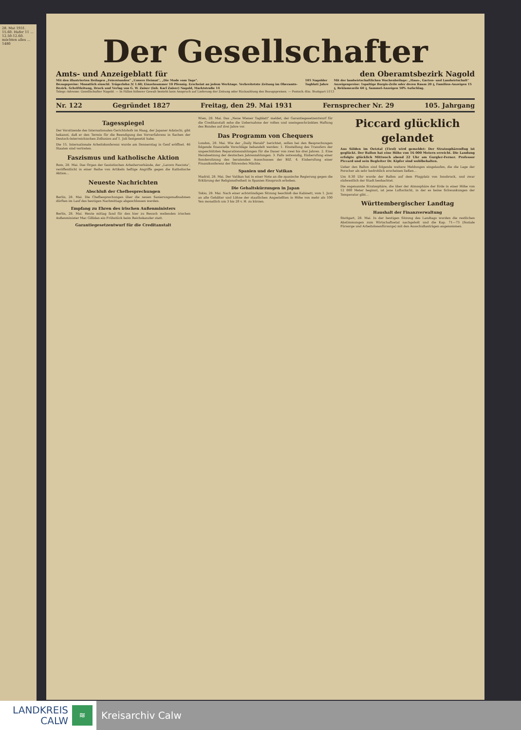28. Mai 1931.
15.60. Hafer 11 ... 12.50-12.60.
möchten alles ... 1480
Der Gesellschafter
Amts- und Anzeigeblatt für den Oberamtsbezirk Nagold
Mit den illustrierten Beilagen „Feierstunden" „Unsere Heimat", „Die Mode vom Tage".
Bezugspreise: Monatlich einschl. Trägerlohn ℳ 1.60; Einzelnummer 10 Pfennig. Erscheint an jedem Werktage. Verbreitetste Zeitung im Oberamts-Bezirk. Schriftleitung, Druck und Verlag von G. W. Zaiser (Inh. Karl Zaiser) Nagold, Marktstraße 14 105 Nagolder Tagblatt Jahre Mit der landwirtschaftlichen Wochenbeilage: „Haus-, Garten- und Landwirtschaft"
Anzeigenpreise: 1spaltige Borgis-Zeile oder deren Raum 20 ₰, Familien-Anzeigen 15 ₰, Reklamezeile 60 ₰, Sammel-Anzeigen 50% Aufschlag.
Telegr.-Adresse: Gesellschafter Nagold. — In Fällen höherer Gewalt besteht kein Anspruch auf Lieferung der Zeitung oder Rückzahlung des Bezugspreises. — Postsch.-Kto. Stuttgart 5113
Nr. 122 Gegründet 1827 Freitag, den 29. Mai 1931 Fernsprecher Nr. 29 105. Jahrgang
Tagesspiegel
Der Vorsitzende des Internationalen Gerichtshofs im Haag, der Japaner Adatschi, gibt bekannt, daß er den Termin für die Beendigung des Vorverfahrens in Sachen der Deutsch-österreichischen Zollunion auf 1. Juli festgesetzt habe.
Die 15. Internationale Arbeitskonferenz wurde am Donnerstag in Genf eröffnet. 46 Staaten sind vertreten.
Faszismus und katholische Aktion
Rom, 28. Mai. Das Organ der faszistischen Arbeiterverbände, der „Lavoro Fascista", veröffentlicht in einer Reihe von Artikeln heftige Angriffe gegen die Katholische Aktion...
Neueste Nachrichten
Abschluß der Chefbesprechungen
Berlin, 28. Mai. Die Chefbesprechungen über die neuen Sanierungsmaßnahmen dürften im Lauf des heutigen Nachmittags abgeschlossen werden.
Empfang zu Ehren des irischen Außenministers
Berlin, 28. Mai. Heute mittag fand für den hier zu Besuch weilenden irischen Außenminister Mac Gillidan ein Frühstück beim Reichskanzler statt.
Garantiegesetzentwurf für die Creditanstalt
Wien, 28. Mai. Das „Neue Wiener Tagblatt" meldet, der Garantiegesetzentwurf für die Creditanstalt sehe die Uebernahme der vollen und uneingeschränkten Haftung des Bundes auf drei Jahre vor.
Das Programm von Chequers
London, 28. Mai. Wie der „Daily Herald" berichtet, sollen bei den Besprechungen folgende finanzielle Vorschläge behandelt werden: 1. Einstellung des Transfers der ungeschützten Reparationszahlungen für die Dauer von zwei bis drei Jahren. 2. Eine Herabsetzung der deutschen Jahreszahlungen. 3. Falls notwendig, Einberufung einer Sondersitzung des beratenden Ausschusses der BIZ. 4. Einberufung einer Finanzkonferenz der führenden Mächte.
Spanien und der Vatikan
Madrid, 28. Mai. Der Vatikan hat in einer Note an die spanische Regierung gegen die Erklärung der Religionsfreiheit in Spanien Einspruch erhoben.
Die Gehaltskürzungen in Japan
Tokio, 28. Mai. Nach einer achtstündigen Sitzung beschloß das Kabinett, vom 1. Juni an alle Gehälter und Löhne der staatlichen Angestellten in Höhe von mehr als 100 Yen monatlich um 3 bis 20 v. H. zu kürzen.
Piccard glücklich gelandet
Aus Sölden im Oetztal (Tirol) wird gemeldet: Der Stratosphärenflug ist geglückt. Der Ballon hat eine Höhe von 16 000 Metern erreicht. Die Landung erfolgte glücklich Mittwoch abend 22 Uhr am Gurgler-Ferner. Professor Piccard und sein Begleiter Dr. Kipfer sind wohlbehalten.
Ueber den Ballon sind folgende weitere Meldungen eingelaufen, die die Lage der Forscher als sehr bedrohlich erscheinen ließen...
Um 8.30 Uhr wurde der Ballon auf dem Flugplatz von Innsbruck, und zwar südwestlich der Stadt beobachtet.
Die sogenannte Stratosphäre, die über der Atmosphäre der Erde in einer Höhe von 12 000 Meter beginnt, ist jene Luftschicht, in der es keine Schwankungen der Temperatur gibt...
Württembergischer Landtag
Haushalt der Finanzverwaltung
Stuttgart, 28. Mai. In der heutigen Sitzung des Landtags wurden die restlichen Abstimmungen zum Wirtschaftsetat nachgeholt und die Kap. 71—73 (Soziale Fürsorge und Arbeitslosenfürsorge) mit den Ausschußanträgen angenommen.
LANDKREIS
CALW
≋
Kreisarchiv Calw